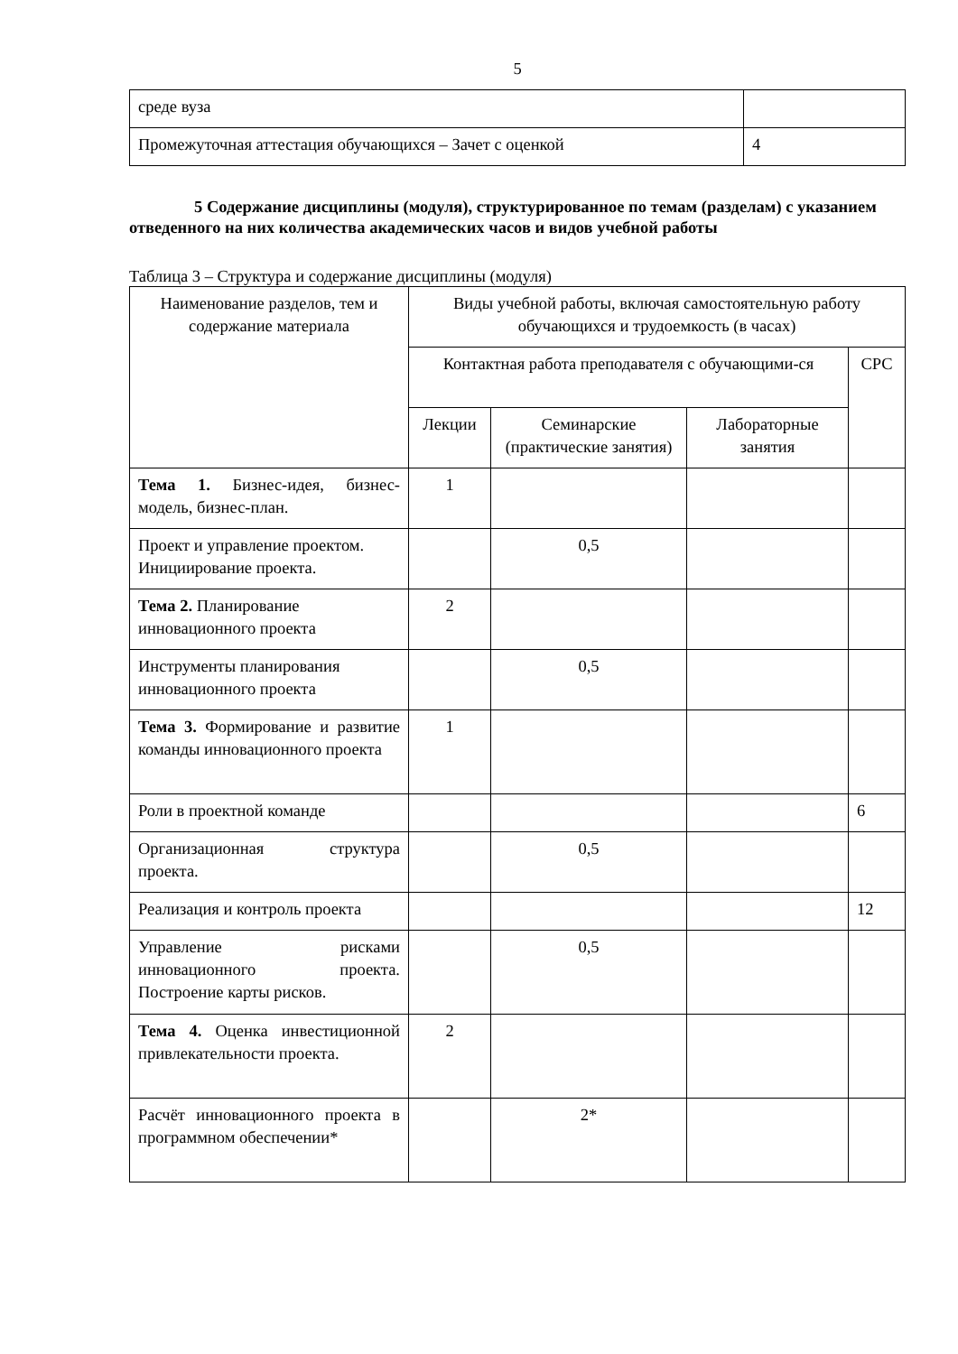5
| среде вуза | |
| Промежуточная аттестация обучающихся – Зачет с оценкой | 4 |
5 Содержание дисциплины (модуля), структурированное по темам (разделам) с указанием отведенного на них количества академических часов и видов учебной работы
Таблица 3 – Структура и содержание дисциплины (модуля)
| Наименование разделов, тем и содержание материала | Виды учебной работы, включая самостоятельную работу обучающихся и трудоемкость (в часах) | | | |
| --- | --- | --- | --- | --- |
| | Контактная работа преподавателя с обучающими-ся | | | СРС |
| | Лекции | Семинарские (практические занятия) | Лабораторные занятия | |
| Тема 1. Бизнес-идея, бизнес-модель, бизнес-план. | 1 | | | |
| Проект и управление проектом. Инициирование проекта. | | 0,5 | | |
| Тема 2. Планирование инновационного проекта | 2 | | | |
| Инструменты планирования инновационного проекта | | 0,5 | | |
| Тема 3. Формирование и развитие команды инновационного проекта | 1 | | | |
| Роли в проектной команде | | | | 6 |
| Организационная структура проекта. | | 0,5 | | |
| Реализация и контроль проекта | | | | 12 |
| Управление рисками инновационного проекта. Построение карты рисков. | | 0,5 | | |
| Тема 4. Оценка инвестиционной привлекательности проекта. | 2 | | | |
| Расчёт инновационного проекта в программном обеспечении* | | 2* | | |